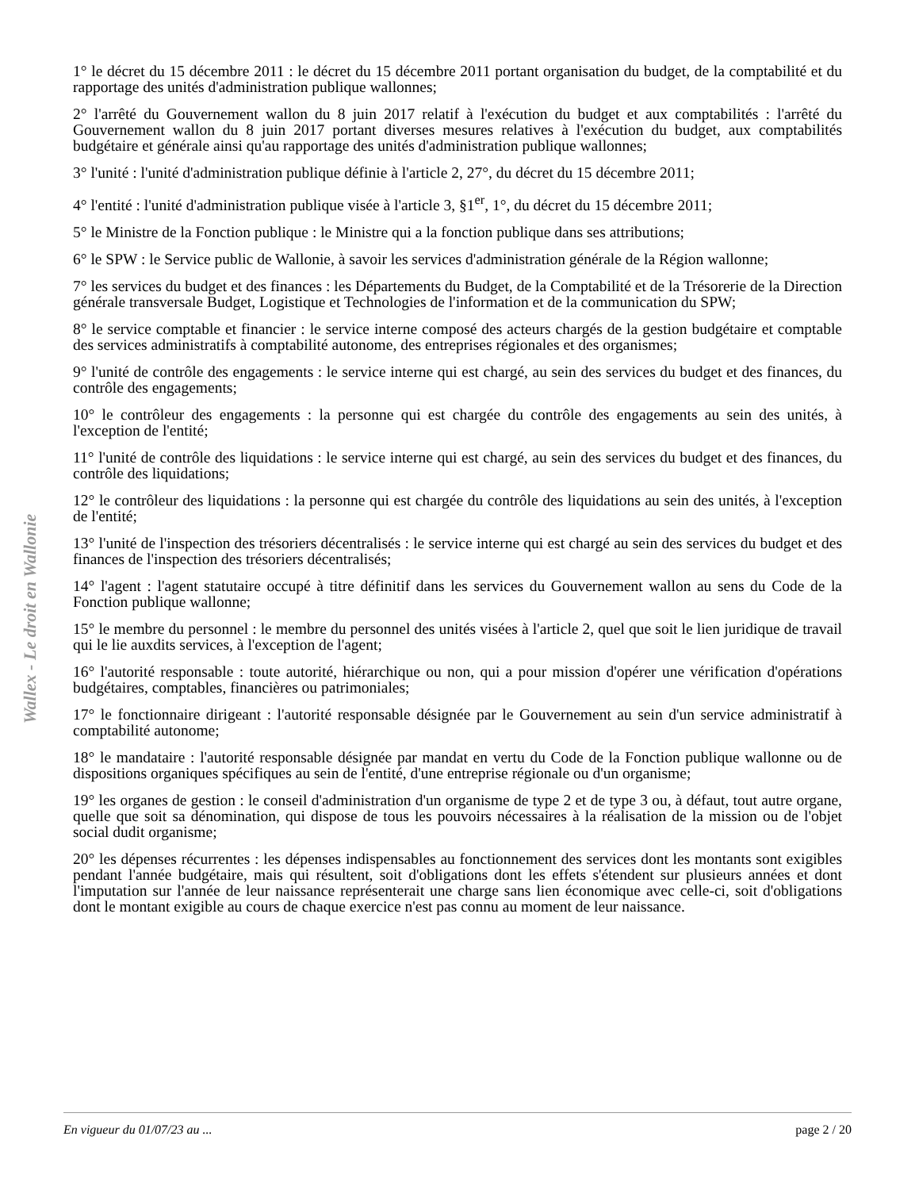1° le décret du 15 décembre 2011 : le décret du 15 décembre 2011 portant organisation du budget, de la comptabilité et du rapportage des unités d'administration publique wallonnes;
2° l'arrêté du Gouvernement wallon du 8 juin 2017 relatif à l'exécution du budget et aux comptabilités : l'arrêté du Gouvernement wallon du 8 juin 2017 portant diverses mesures relatives à l'exécution du budget, aux comptabilités budgétaire et générale ainsi qu'au rapportage des unités d'administration publique wallonnes;
3° l'unité : l'unité d'administration publique définie à l'article 2, 27°, du décret du 15 décembre 2011;
4° l'entité : l'unité d'administration publique visée à l'article 3, §1<sup>er</sup>, 1°, du décret du 15 décembre 2011;
5° le Ministre de la Fonction publique : le Ministre qui a la fonction publique dans ses attributions;
6° le SPW : le Service public de Wallonie, à savoir les services d'administration générale de la Région wallonne;
7° les services du budget et des finances : les Départements du Budget, de la Comptabilité et de la Trésorerie de la Direction générale transversale Budget, Logistique et Technologies de l'information et de la communication du SPW;
8° le service comptable et financier : le service interne composé des acteurs chargés de la gestion budgétaire et comptable des services administratifs à comptabilité autonome, des entreprises régionales et des organismes;
9° l'unité de contrôle des engagements : le service interne qui est chargé, au sein des services du budget et des finances, du contrôle des engagements;
10° le contrôleur des engagements : la personne qui est chargée du contrôle des engagements au sein des unités, à l'exception de l'entité;
11° l'unité de contrôle des liquidations : le service interne qui est chargé, au sein des services du budget et des finances, du contrôle des liquidations;
12° le contrôleur des liquidations : la personne qui est chargée du contrôle des liquidations au sein des unités, à l'exception de l'entité;
13° l'unité de l'inspection des trésoriers décentralisés : le service interne qui est chargé au sein des services du budget et des finances de l'inspection des trésoriers décentralisés;
14° l'agent : l'agent statutaire occupé à titre définitif dans les services du Gouvernement wallon au sens du Code de la Fonction publique wallonne;
15° le membre du personnel : le membre du personnel des unités visées à l'article 2, quel que soit le lien juridique de travail qui le lie auxdits services, à l'exception de l'agent;
16° l'autorité responsable : toute autorité, hiérarchique ou non, qui a pour mission d'opérer une vérification d'opérations budgétaires, comptables, financières ou patrimoniales;
17° le fonctionnaire dirigeant : l'autorité responsable désignée par le Gouvernement au sein d'un service administratif à comptabilité autonome;
18° le mandataire : l'autorité responsable désignée par mandat en vertu du Code de la Fonction publique wallonne ou de dispositions organiques spécifiques au sein de l'entité, d'une entreprise régionale ou d'un organisme;
19° les organes de gestion : le conseil d'administration d'un organisme de type 2 et de type 3 ou, à défaut, tout autre organe, quelle que soit sa dénomination, qui dispose de tous les pouvoirs nécessaires à la réalisation de la mission ou de l'objet social dudit organisme;
20° les dépenses récurrentes : les dépenses indispensables au fonctionnement des services dont les montants sont exigibles pendant l'année budgétaire, mais qui résultent, soit d'obligations dont les effets s'étendent sur plusieurs années et dont l'imputation sur l'année de leur naissance représenterait une charge sans lien économique avec celle-ci, soit d'obligations dont le montant exigible au cours de chaque exercice n'est pas connu au moment de leur naissance.
Wallex - Le droit en Wallonie
En vigueur du 01/07/23 au ... page 2 / 20